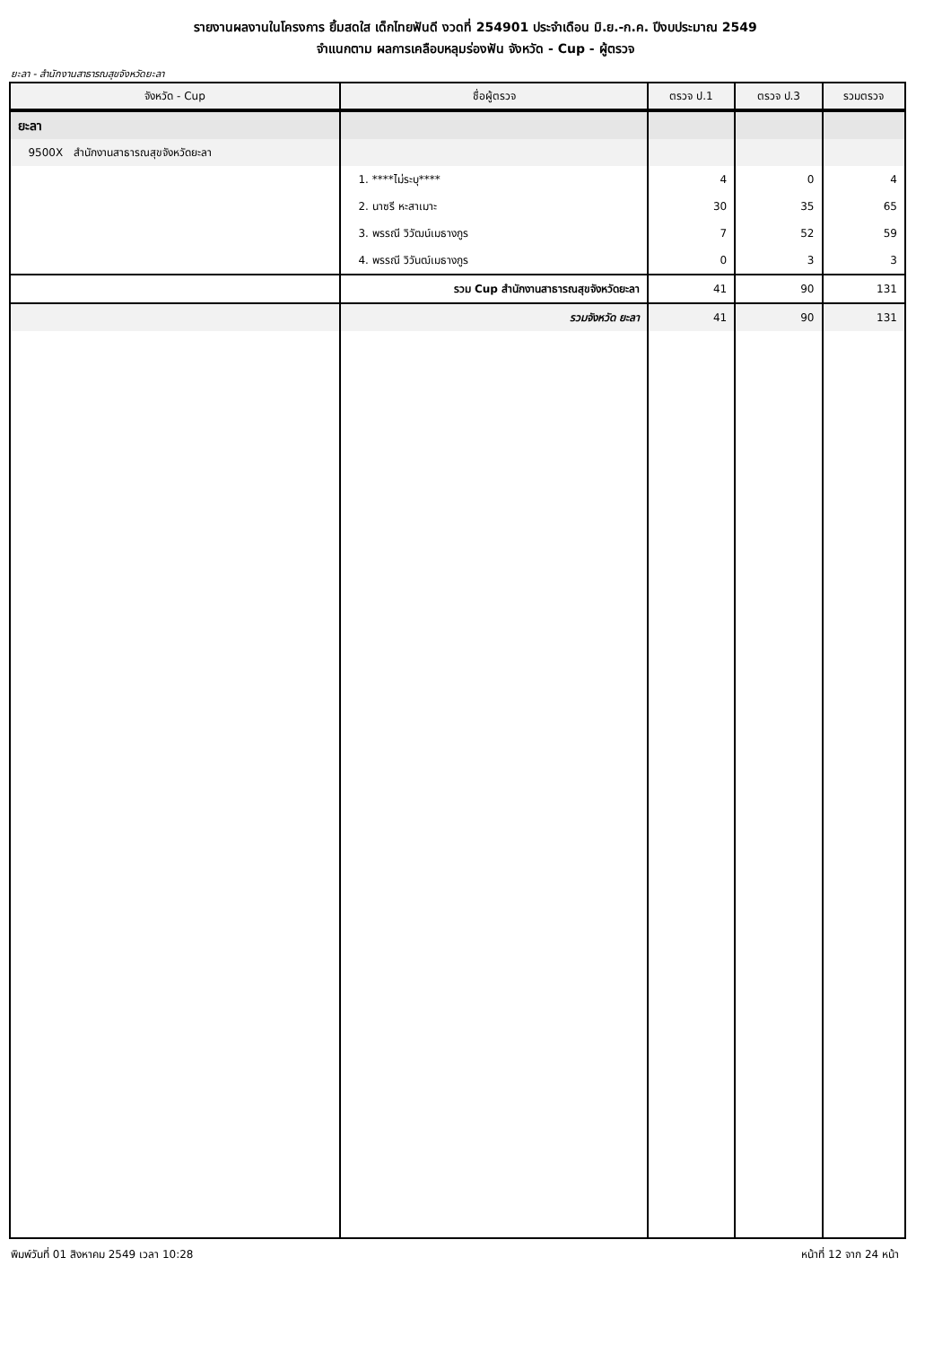รายงานผลงานในโครงการ ยิ้มสดใส เด็กไทยฟันดี งวดที่ 254901 ประจำเดือน มิ.ย.-ก.ค. ปีงบประมาณ 2549
จำแนกตาม ผลการเคลือบหลุมร่องฟัน จังหวัด - Cup - ผู้ตรวจ
ยะลา - สำนักงานสาธารณสุขจังหวัดยะลา
| จังหวัด - Cup | ชื่อผู้ตรวจ | ตรวจ ป.1 | ตรวจ ป.3 | รวมตรวจ |
| --- | --- | --- | --- | --- |
| ยะลา | | | | |
| 9500X สำนักงานสาธารณสุขจังหวัดยะลา | | | | |
| | 1. ****ไม่ระบุ**** | 4 | 0 | 4 |
| | 2. นาซรี หะสาเมาะ | 30 | 35 | 65 |
| | 3. พรรณี วิวัฒน์เมธางกูร | 7 | 52 | 59 |
| | 4. พรรณี วิวันฒ์เมธางกูร | 0 | 3 | 3 |
| | รวม Cup สำนักงานสาธารณสุขจังหวัดยะลา | 41 | 90 | 131 |
| | รวมจังหวัด ยะลา | 41 | 90 | 131 |
พิมพ์วันที่ 01 สิงหาคม 2549 เวลา 10:28 หน้าที่ 12 จาก 24 หน้า